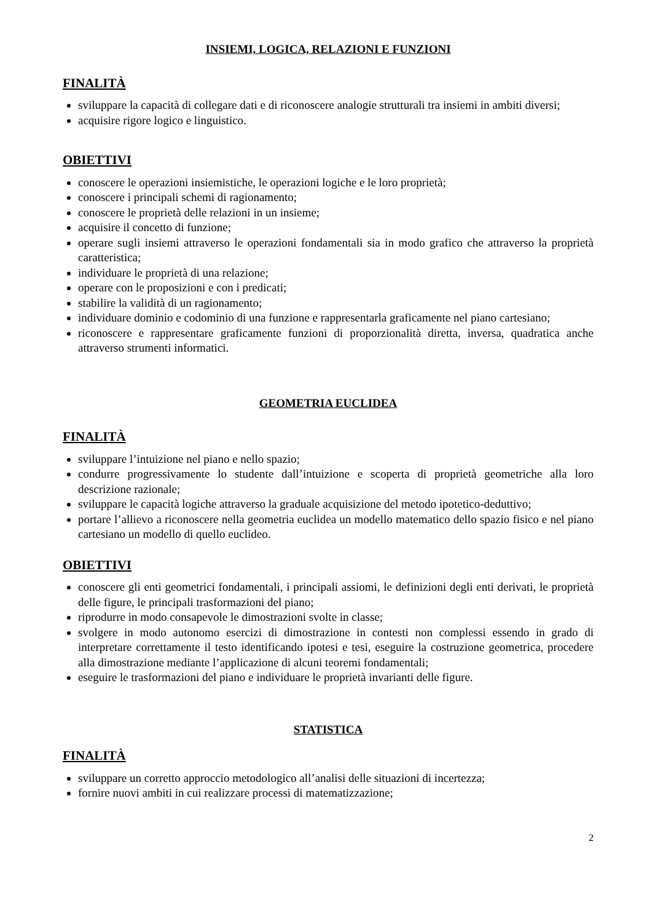INSIEMI, LOGICA, RELAZIONI E FUNZIONI
FINALITÀ
sviluppare la capacità di collegare dati e di riconoscere analogie strutturali tra insiemi in ambiti diversi;
acquisire rigore logico e linguistico.
OBIETTIVI
conoscere le operazioni insiemistiche, le operazioni logiche e le loro proprietà;
conoscere i principali schemi di ragionamento;
conoscere le proprietà delle relazioni in un insieme;
acquisire il concetto di funzione;
operare sugli insiemi attraverso le operazioni fondamentali sia in modo grafico che attraverso la proprietà caratteristica;
individuare le proprietà di una relazione;
operare con le proposizioni e con i predicati;
stabilire la validità di un ragionamento;
individuare dominio e codominio di una funzione e rappresentarla graficamente nel piano cartesiano;
riconoscere e rappresentare graficamente funzioni di proporzionalità diretta, inversa, quadratica anche attraverso strumenti informatici.
GEOMETRIA EUCLIDEA
FINALITÀ
sviluppare l’intuizione nel piano e nello spazio;
condurre progressivamente lo studente dall’intuizione e scoperta di proprietà geometriche alla loro descrizione razionale;
sviluppare le capacità logiche attraverso la graduale acquisizione del metodo ipotetico-deduttivo;
portare l’allievo a riconoscere nella geometria euclidea un modello matematico dello spazio fisico e nel piano cartesiano un modello di quello euclideo.
OBIETTIVI
conoscere gli enti geometrici fondamentali, i principali assiomi, le definizioni degli enti derivati, le proprietà delle figure, le principali trasformazioni del piano;
riprodurre in modo consapevole le dimostrazioni svolte in classe;
svolgere in modo autonomo esercizi di dimostrazione in contesti non complessi essendo in grado di interpretare correttamente il testo identificando ipotesi e tesi, eseguire la costruzione geometrica, procedere alla dimostrazione mediante l’applicazione di alcuni teoremi fondamentali;
eseguire le trasformazioni del piano e individuare le proprietà invarianti delle figure.
STATISTICA
FINALITÀ
sviluppare un corretto approccio metodologico all’analisi delle situazioni di incertezza;
fornire nuovi ambiti in cui realizzare processi di matematizzazione;
2